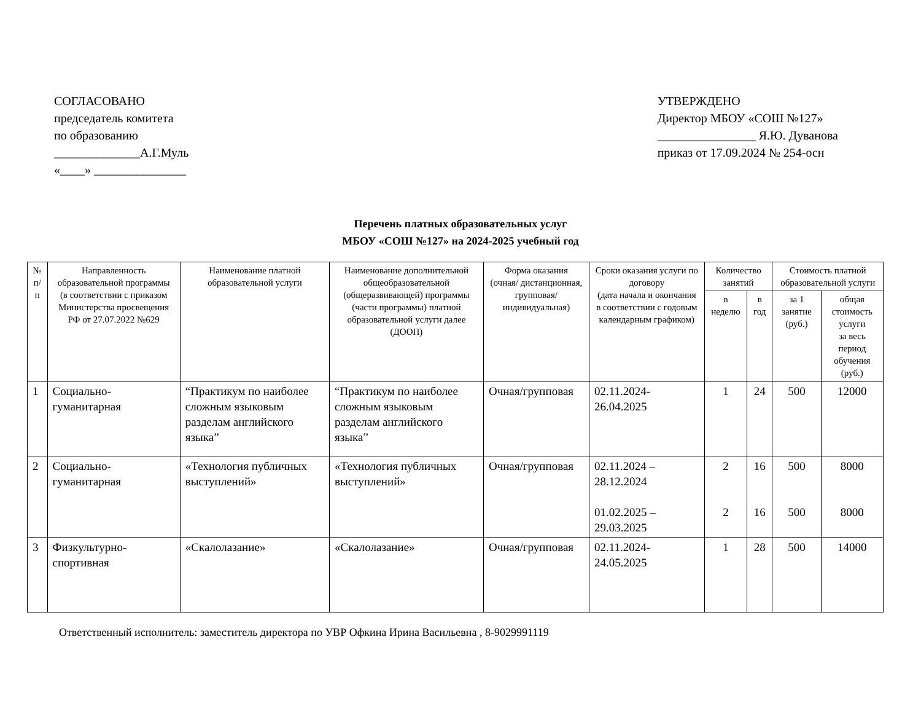СОГЛАСОВАНО
председатель комитета
по образованию
______________А.Г.Муль
«____» _______________
УТВЕРЖДЕНО
Директор МБОУ «СОШ №127»
________________ Я.Ю. Дуванова
приказ от 17.09.2024 № 254-осн
Перечень платных образовательных услуг
МБОУ «СОШ №127» на 2024-2025 учебный год
| № п/п | Направленность образовательной программы (в соответствии с приказом Министерства просвещения РФ от 27.07.2022 №629 | Наименование платной образовательной услуги | Наименование дополнительной общеобразовательной (общеразвивающей) программы (части программы) платной образовательной услуги далее (ДООП) | Форма оказания (очная/ дистанционная, групповая/ индивидуальная) | Сроки оказания услуги по договору (дата начала и окончания в соответствии с годовым календарным графиком) | Количество занятий | | Стоимость платной образовательной услуги | |
| --- | --- | --- | --- | --- | --- | --- | --- | --- | --- |
| | | | | | | в неделю | в год | за 1 занятие (руб.) | общая стоимость услуги за весь период обучения (руб.) |
| 1 | Социально-гуманитарная | “Практикум по наиболее сложным языковым разделам английского языка” | “Практикум по наиболее сложным языковым разделам английского языка” | Очная/групповая | 02.11.2024-26.04.2025 | 1 | 24 | 500 | 12000 |
| 2 | Социально-гуманитарная | «Технология публичных выступлений» | «Технология публичных выступлений» | Очная/групповая | 02.11.2024 – 28.12.2024 01.02.2025 – 29.03.2025 | 2 2 | 16 16 | 500 500 | 8000 8000 |
| 3 | Физкультурно-спортивная | «Скалолазание» | «Скалолазание» | Очная/групповая | 02.11.2024-24.05.2025 | 1 | 28 | 500 | 14000 |
Ответственный исполнитель: заместитель директора по УВР Офкина Ирина Васильевна , 8-9029991119